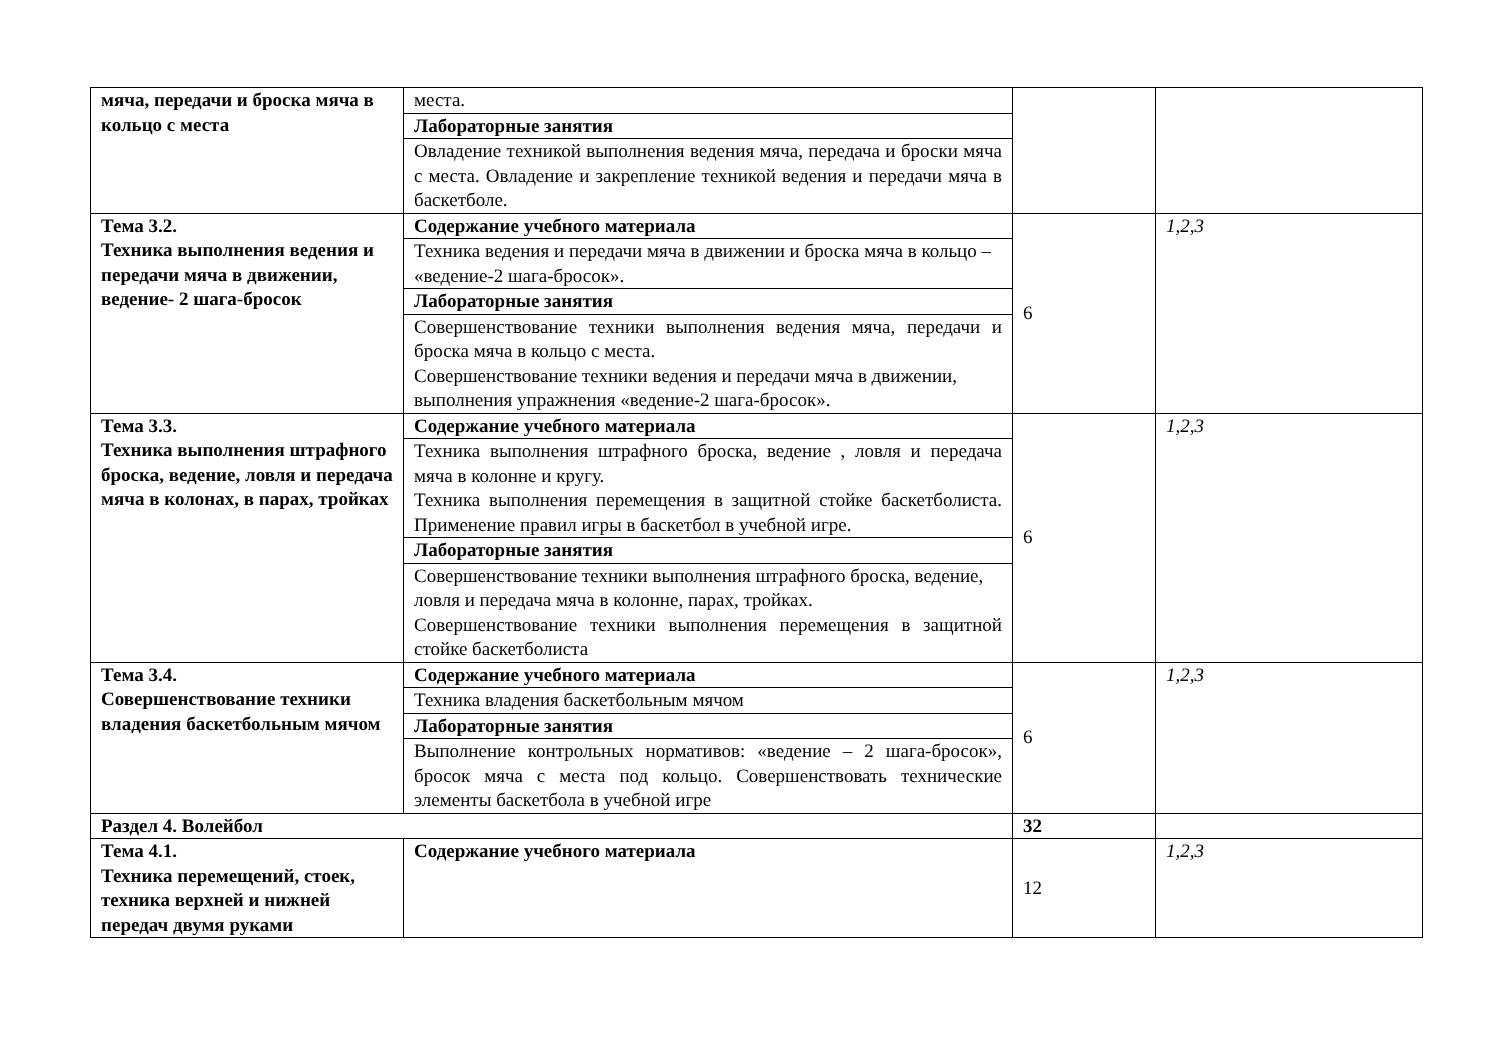| мяча, передачи и броска мяча в кольцо с места | места. | | |
| | Лабораторные занятия | | |
| | Овладение техникой выполнения ведения мяча, передача и броски мяча с места. Овладение и закрепление техникой ведения и передачи мяча в баскетболе. | | |
| Тема 3.2. Техника выполнения ведения и передачи мяча в движении, ведение- 2 шага-бросок | Содержание учебного материала | 6 | 1,2,3 |
| | Техника ведения и передачи мяча в движении и броска мяча в кольцо – «ведение-2 шага-бросок». | | |
| | Лабораторные занятия | | |
| | Совершенствование техники выполнения ведения мяча, передачи и броска мяча в кольцо с места. Совершенствование техники ведения и передачи мяча в движении, выполнения упражнения «ведение-2 шага-бросок». | | |
| Тема 3.3. Техника выполнения штрафного броска, ведение, ловля и передача мяча в колонах, в парах, тройках | Содержание учебного материала | 6 | 1,2,3 |
| | Техника выполнения штрафного броска, ведение , ловля и передача мяча в колонне и кругу. Техника выполнения перемещения в защитной стойке баскетболиста. Применение правил игры в баскетбол в учебной игре. | | |
| | Лабораторные занятия | | |
| | Совершенствование техники выполнения штрафного броска, ведение, ловля и передача мяча в колонне, парах, тройках. Совершенствование техники выполнения перемещения в защитной стойке баскетболиста | | |
| Тема 3.4. Совершенствование техники владения баскетбольным мячом | Содержание учебного материала | 6 | 1,2,3 |
| | Техника владения баскетбольным мячом | | |
| | Лабораторные занятия | | |
| | Выполнение контрольных нормативов: «ведение – 2 шага-бросок», бросок мяча с места под кольцо. Совершенствовать технические элементы баскетбола в учебной игре | | |
| Раздел 4. Волейбол | | 32 | |
| Тема 4.1. Техника перемещений, стоек, техника верхней и нижней передач двумя руками | Содержание учебного материала | 12 | 1,2,3 |